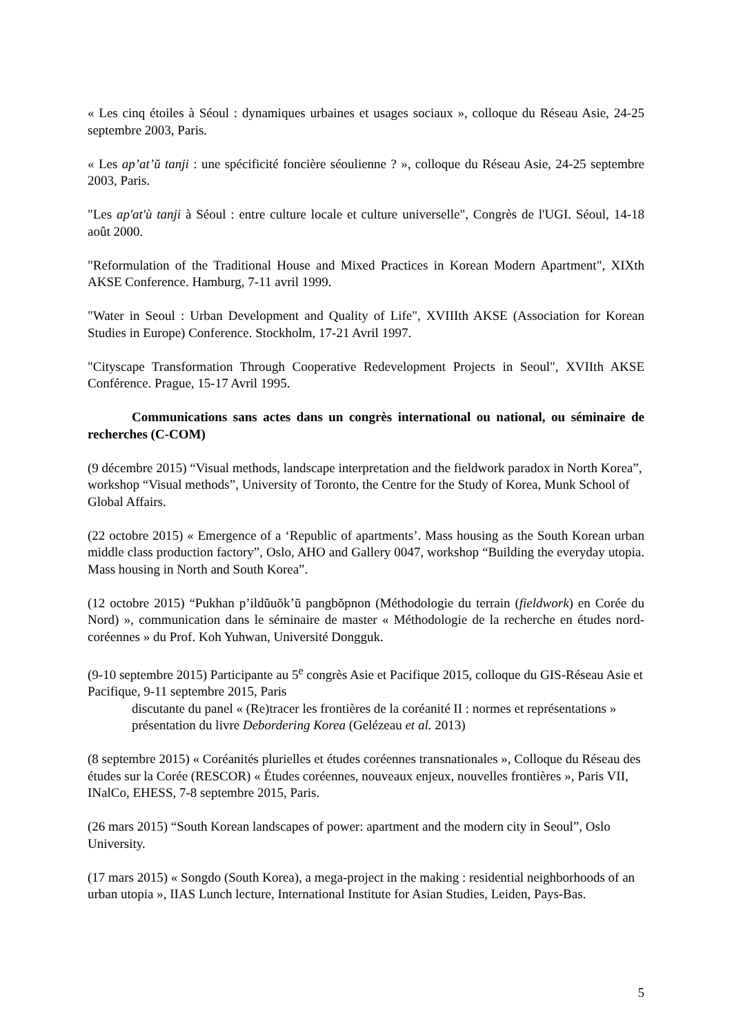« Les cinq étoiles à Séoul : dynamiques urbaines et usages sociaux », colloque du Réseau Asie, 24-25 septembre 2003, Paris.
« Les ap’at’ŭ tanji : une spécificité foncière séoulienne ? », colloque du Réseau Asie, 24-25 septembre 2003, Paris.
"Les ap'at'ù tanji à Séoul : entre culture locale et culture universelle", Congrès de l'UGI. Séoul, 14-18 août 2000.
"Reformulation of the Traditional House and Mixed Practices in Korean Modern Apartment", XIXth AKSE Conference. Hamburg, 7-11 avril 1999.
"Water in Seoul : Urban Development and Quality of Life", XVIIIth AKSE (Association for Korean Studies in Europe) Conference. Stockholm, 17-21 Avril 1997.
"Cityscape Transformation Through Cooperative Redevelopment Projects in Seoul", XVIIth AKSE Conférence. Prague, 15-17 Avril 1995.
Communications sans actes dans un congrès international ou national, ou séminaire de recherches (C-COM)
(9 décembre 2015) “Visual methods, landscape interpretation and the fieldwork paradox in North Korea”, workshop “Visual methods”, University of Toronto, the Centre for the Study of Korea, Munk School of Global Affairs.
(22 octobre 2015) « Emergence of a ‘Republic of apartments’. Mass housing as the South Korean urban middle class production factory”, Oslo, AHO and Gallery 0047, workshop “Building the everyday utopia. Mass housing in North and South Korea”.
(12 octobre 2015) “Pukhan p’ildŭuŏk’ŭ pangbŏpnon (Méthodologie du terrain (fieldwork) en Corée du Nord) », communication dans le séminaire de master « Méthodologie de la recherche en études nord-coréennes » du Prof. Koh Yuhwan, Université Dongguk.
(9-10 septembre 2015) Participante au 5<sup>e</sup> congrès Asie et Pacifique 2015, colloque du GIS-Réseau Asie et Pacifique, 9-11 septembre 2015, Paris
discutante du panel « (Re)tracer les frontières de la coréanité II : normes et représentations »
présentation du livre Debordering Korea (Gelézeau et al. 2013)
(8 septembre 2015) « Coréanités plurielles et études coréennes transnationales », Colloque du Réseau des études sur la Corée (RESCOR) « Études coréennes, nouveaux enjeux, nouvelles frontières », Paris VII, INalCo, EHESS, 7-8 septembre 2015, Paris.
(26 mars 2015) “South Korean landscapes of power: apartment and the modern city in Seoul”, Oslo University.
(17 mars 2015) « Songdo (South Korea), a mega-project in the making : residential neighborhoods of an urban utopia », IIAS Lunch lecture, International Institute for Asian Studies, Leiden, Pays-Bas.
5